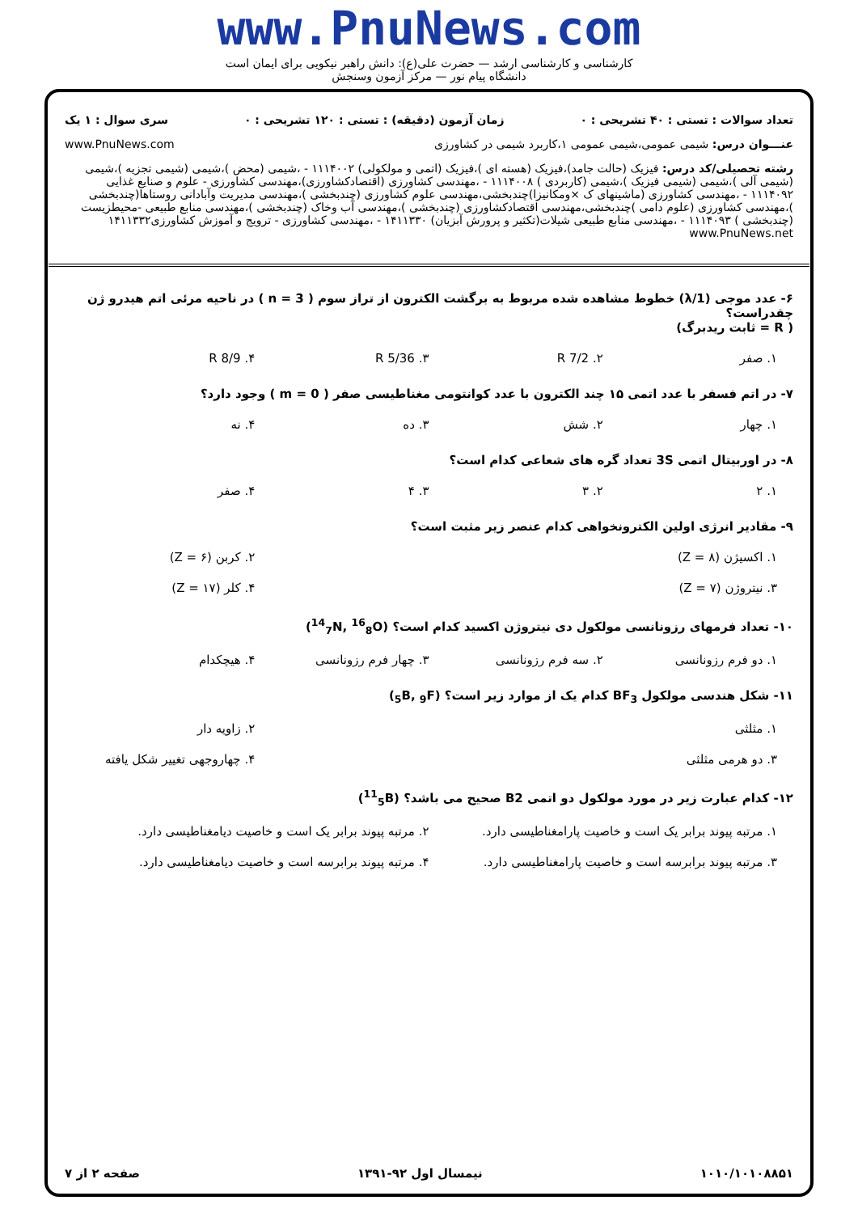www.PnuNews.com
کارشناسی و کارشناسی ارشد — حضرت علی(ع): دانش راهبر نیکویی برای ایمان است
دانشگاه پیام نور — مرکز آزمون وسنجش
تعداد سوالات : تستی : ۴۰ تشریحی : ۰ زمان آزمون (دقیقه) : تستی : ۱۲۰ تشریحی : ۰ سری سوال : ۱ یک
عنـــوان درس: شیمی عمومی،شیمی عمومی ۱،کاربرد شیمی در کشاورزی www.PnuNews.com
رشته تحصیلی/کد درس: فیزیک (حالت جامد)،فیزیک (هسته ای )،فیزیک (اتمی و مولکولی) ۱۱۱۴۰۰۲ - ،شیمی (محض )،شیمی (شیمی تجزیه )،شیمی (شیمی آلی )،شیمی (شیمی فیزیک )،شیمی (کاربردی ) ۱۱۱۴۰۰۸ - ،مهندسی کشاورزی (اقتصادکشاورزی)،مهندسی کشاورزی - علوم و صنایع غذایی ۱۱۱۴۰۹۲ - ،مهندسی کشاورزی (ماشینهای ک ×ومکانیزا)چندبخشی،مهندسی علوم کشاورزی (چندبخشی )،مهندسی مدیریت وآبادانی روستاها(چندبخشی )،مهندسی کشاورزی (علوم دامی )چندبخشی،مهندسی اقتصادکشاورزی (چندبخشی )،مهندسی آب وخاک (چندبخشی )،مهندسی منابع طبیعی -محیطزیست (چندبخشی ) ۱۱۱۴۰۹۳ - ،مهندسی منابع طبیعی شیلات(تکثیر و پرورش آبزیان) ۱۴۱۱۳۳۰ - ،مهندسی کشاورزی - ترویج و آموزش کشاورزی۱۴۱۱۳۳۲ www.PnuNews.net
۶- عدد موجی (1/λ) خطوط مشاهده شده مربوط به برگشت الکترون از تراز سوم ( n = 3 ) در ناحیه مرئی اتم هیدرو ژن چقدراست؟
( R = ثابت ریدبرگ)
۱. صفر ۲. 7/2 R ۳. 5/36 R ۴. 8/9 R
۷- در اتم فسفر با عدد اتمی ۱۵ چند الکترون با عدد کوانتومی مغناطیسی صفر ( m = 0 ) وجود دارد؟
۱. چهار ۲. شش ۳. ده ۴. نه
۸- در اوربیتال اتمی 3S تعداد گره های شعاعی کدام است؟
۱. ۲ ۲. ۳ ۳. ۴ ۴. صفر
۹- مقادیر انرژی اولین الکترونخواهی کدام عنصر زیر مثبت است؟
۱. اکسیژن (Z = ۸) ۲. کربن (Z = ۶)
۳. نیتروژن (Z = ۷) ۴. کلر (Z = ۱۷)
۱۰- تعداد فرمهای رزونانسی مولکول دی نیتروژن اکسید کدام است؟ (<sup>14</sup><sub>7</sub>N, <sup>16</sup><sub>8</sub>O)
۱. دو فرم رزونانسی ۲. سه فرم رزونانسی ۳. چهار فرم رزونانسی ۴. هیچکدام
۱۱- شکل هندسی مولکول BF<sub>3</sub> کدام یک از موارد زیر است؟ (<sub>5</sub>B, <sub>9</sub>F)
۱. مثلثی ۲. زاویه دار
۳. دو هرمی مثلثی ۴. چهاروجهی تغییر شکل یافته
۱۲- کدام عبارت زیر در مورد مولکول دو اتمی B2 صحیح می باشد؟ (<sup>11</sup><sub>5</sub>B)
۱. مرتبه پیوند برابر یک است و خاصیت پارامغناطیسی دارد. ۲. مرتبه پیوند برابر یک است و خاصیت دیامغناطیسی دارد.
۳. مرتبه پیوند برابرسه است و خاصیت پارامغناطیسی دارد. ۴. مرتبه پیوند برابرسه است و خاصیت دیامغناطیسی دارد.
۱۰۱۰/۱۰۱۰۸۸۵۱ نیمسال اول ۹۲-۱۳۹۱ صفحه ۲ از ۷